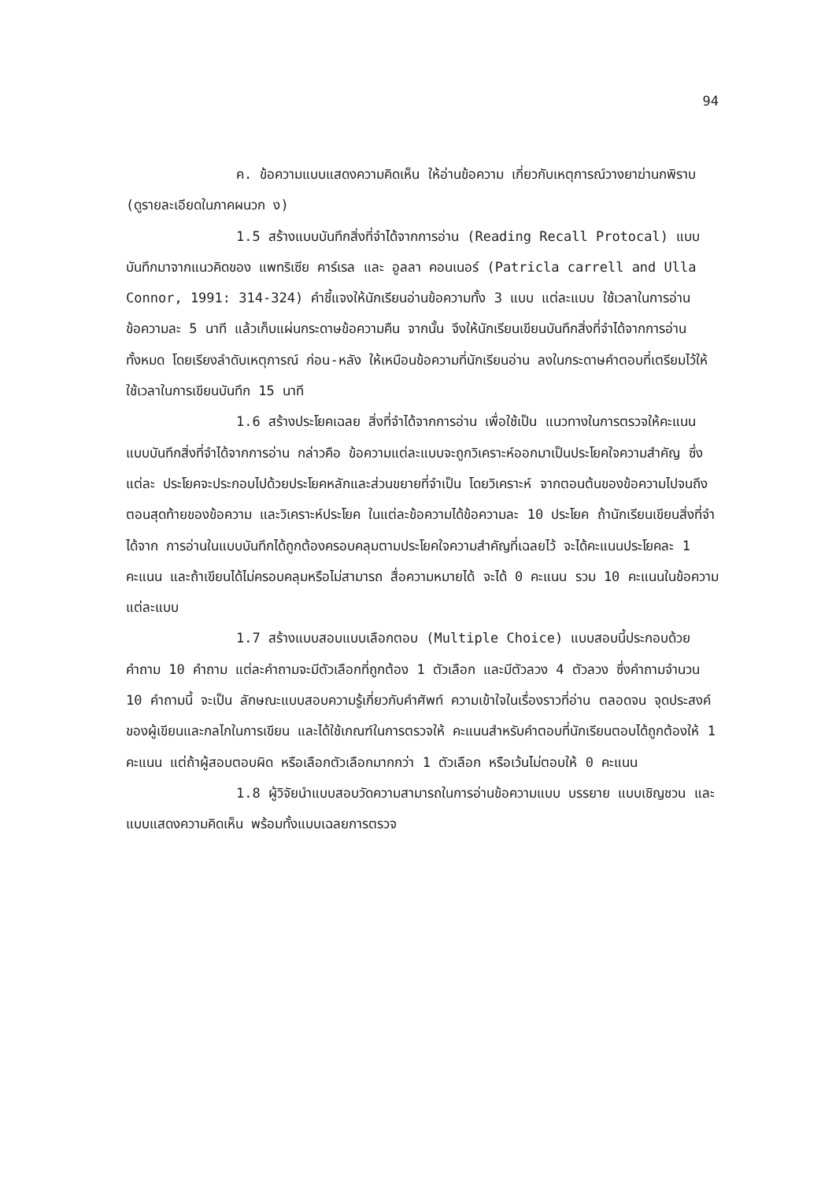94
ค. ข้อความแบบแสดงความคิดเห็น ให้อ่านข้อความ เกี่ยวกับเหตุการณ์วางยาฆ่านกพิราบ (ดูรายละเอียดในภาคผนวก ง)
1.5 สร้างแบบบันทึกสิ่งที่จำได้จากการอ่าน (Reading Recall Protocal) แบบบันทึกมาจากแนวคิดของ แพทริเซีย คาร์เรล และ อูลลา คอนเนอร์ (Patricla carrell and Ulla Connor, 1991: 314-324) คำชี้แจงให้นักเรียนอ่านข้อความทั้ง 3 แบบ แต่ละแบบ ใช้เวลาในการอ่านข้อความละ 5 นาที แล้วเก็บแผ่นกระดาษข้อความคืน จากนั้น จึงให้นักเรียนเขียนบันทึกสิ่งที่จำได้จากการอ่านทั้งหมด โดยเรียงลำดับเหตุการณ์ ก่อน-หลัง ให้เหมือนข้อความที่นักเรียนอ่าน ลงในกระดาษคำตอบที่เตรียมไว้ให้ ใช้เวลาในการเขียนบันทึก 15 นาที
1.6 สร้างประโยคเฉลย สิ่งที่จำได้จากการอ่าน เพื่อใช้เป็น แนวทางในการตรวจให้คะแนนแบบบันทึกสิ่งที่จำได้จากการอ่าน กล่าวคือ ข้อความแต่ละแบบจะถูกวิเคราะห์ออกมาเป็นประโยคใจความสำคัญ ซึ่งแต่ละ ประโยคจะประกอบไปด้วยประโยคหลักและส่วนขยายที่จำเป็น โดยวิเคราะห์ จากตอนต้นของข้อความไปจนถึงตอนสุดท้ายของข้อความ และวิเคราะห์ประโยค ในแต่ละข้อความได้ข้อความละ 10 ประโยค ถ้านักเรียนเขียนสิ่งที่จำได้จาก การอ่านในแบบบันทึกได้ถูกต้องครอบคลุมตามประโยคใจความสำคัญที่เฉลยไว้ จะได้คะแนนประโยคละ 1 คะแนน และถ้าเขียนได้ไม่ครอบคลุมหรือไม่สามารถ สื่อความหมายได้ จะได้ 0 คะแนน รวม 10 คะแนนในข้อความแต่ละแบบ
1.7 สร้างแบบสอบแบบเลือกตอบ (Multiple Choice) แบบสอบนี้ประกอบด้วย คำถาม 10 คำถาม แต่ละคำถามจะมีตัวเลือกที่ถูกต้อง 1 ตัวเลือก และมีตัวลวง 4 ตัวลวง ซึ่งคำถามจำนวน 10 คำถามนี้ จะเป็น ลักษณะแบบสอบความรู้เกี่ยวกับคำศัพท์ ความเข้าใจในเรื่องราวที่อ่าน ตลอดจน จุดประสงค์ของผู้เขียนและกลไกในการเขียน และได้ใช้เกณฑ์ในการตรวจให้ คะแนนสำหรับคำตอบที่นักเรียนตอบได้ถูกต้องให้ 1 คะแนน แต่ถ้าผู้สอบตอบผิด หรือเลือกตัวเลือกมากกว่า 1 ตัวเลือก หรือเว้นไม่ตอบให้ 0 คะแนน
1.8 ผู้วิจัยนำแบบสอบวัดความสามารถในการอ่านข้อความแบบ บรรยาย แบบเชิญชวน และแบบแสดงความคิดเห็น พร้อมทั้งแบบเฉลยการตรวจ